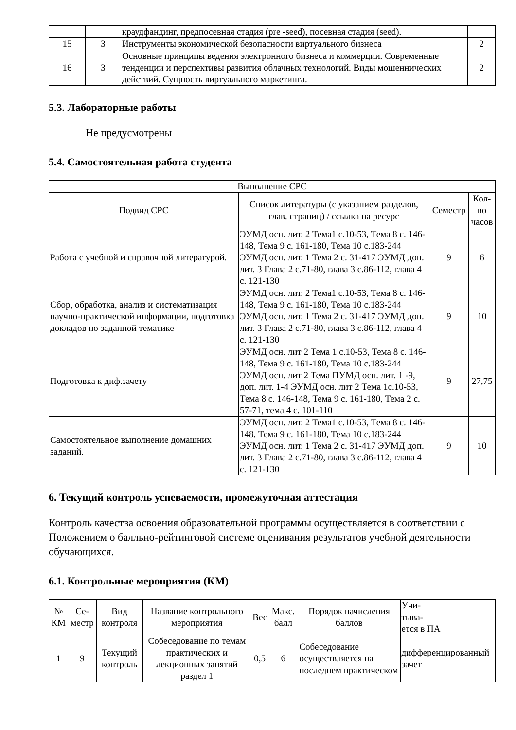| | | краудфандинг, предпосевная стадия (pre -seed), посевная стадия (seed). | |
| 15 | 3 | Инструменты экономической безопасности виртуального бизнеса | 2 |
| 16 | 3 | Основные принципы ведения электронного бизнеса и коммерции. Современные тенденции и перспективы развития облачных технологий. Виды мошеннических действий. Сущность виртуального маркетинга. | 2 |
5.3. Лабораторные работы
Не предусмотрены
5.4. Самостоятельная работа студента
| Выполнение СРС | | | |
| --- | --- | --- | --- |
| Подвид СРС | Список литературы (с указанием разделов, глав, страниц) / ссылка на ресурс | Семестр | Кол-во часов |
| Работа с учебной и справочной литературой. | ЭУМД осн. лит. 2 Тема1 с.10-53, Тема 8 с. 146-148, Тема 9 с. 161-180, Тема 10 с.183-244 ЭУМД осн. лит. 1 Тема 2 с. 31-417 ЭУМД доп. лит. 3 Глава 2 с.71-80, глава 3 с.86-112, глава 4 с. 121-130 | 9 | 6 |
| Сбор, обработка, анализ и систематизация научно-практической информации, подготовка докладов по заданной тематике | ЭУМД осн. лит. 2 Тема1 с.10-53, Тема 8 с. 146-148, Тема 9 с. 161-180, Тема 10 с.183-244 ЭУМД осн. лит. 1 Тема 2 с. 31-417 ЭУМД доп. лит. 3 Глава 2 с.71-80, глава 3 с.86-112, глава 4 с. 121-130 | 9 | 10 |
| Подготовка к диф.зачету | ЭУМД осн. лит 2 Тема 1 с.10-53, Тема 8 с. 146-148, Тема 9 с. 161-180, Тема 10 с.183-244 ЭУМД осн. лит 2 Тема ПУМД осн. лит. 1 -9, доп. лит. 1-4 ЭУМД осн. лит 2 Тема 1с.10-53, Тема 8 с. 146-148, Тема 9 с. 161-180, Тема 2 с. 57-71, тема 4 с. 101-110 | 9 | 27,75 |
| Самостоятельное выполнение домашних заданий. | ЭУМД осн. лит. 2 Тема1 с.10-53, Тема 8 с. 146-148, Тема 9 с. 161-180, Тема 10 с.183-244 ЭУМД осн. лит. 1 Тема 2 с. 31-417 ЭУМД доп. лит. 3 Глава 2 с.71-80, глава 3 с.86-112, глава 4 с. 121-130 | 9 | 10 |
6. Текущий контроль успеваемости, промежуточная аттестация
Контроль качества освоения образовательной программы осуществляется в соответствии с Положением о балльно-рейтинговой системе оценивания результатов учебной деятельности обучающихся.
6.1. Контрольные мероприятия (КМ)
| № КМ | Се-местр | Вид контроля | Название контрольного мероприятия | Вес | Макс. балл | Порядок начисления баллов | Учи- тыва- ется в ПА |
| --- | --- | --- | --- | --- | --- | --- | --- |
| 1 | 9 | Текущий контроль | Собеседование по темам практических и лекционных занятий раздел 1 | 0,5 | 6 | Собеседование осуществляется на последнем практическом | дифференцированный зачет |